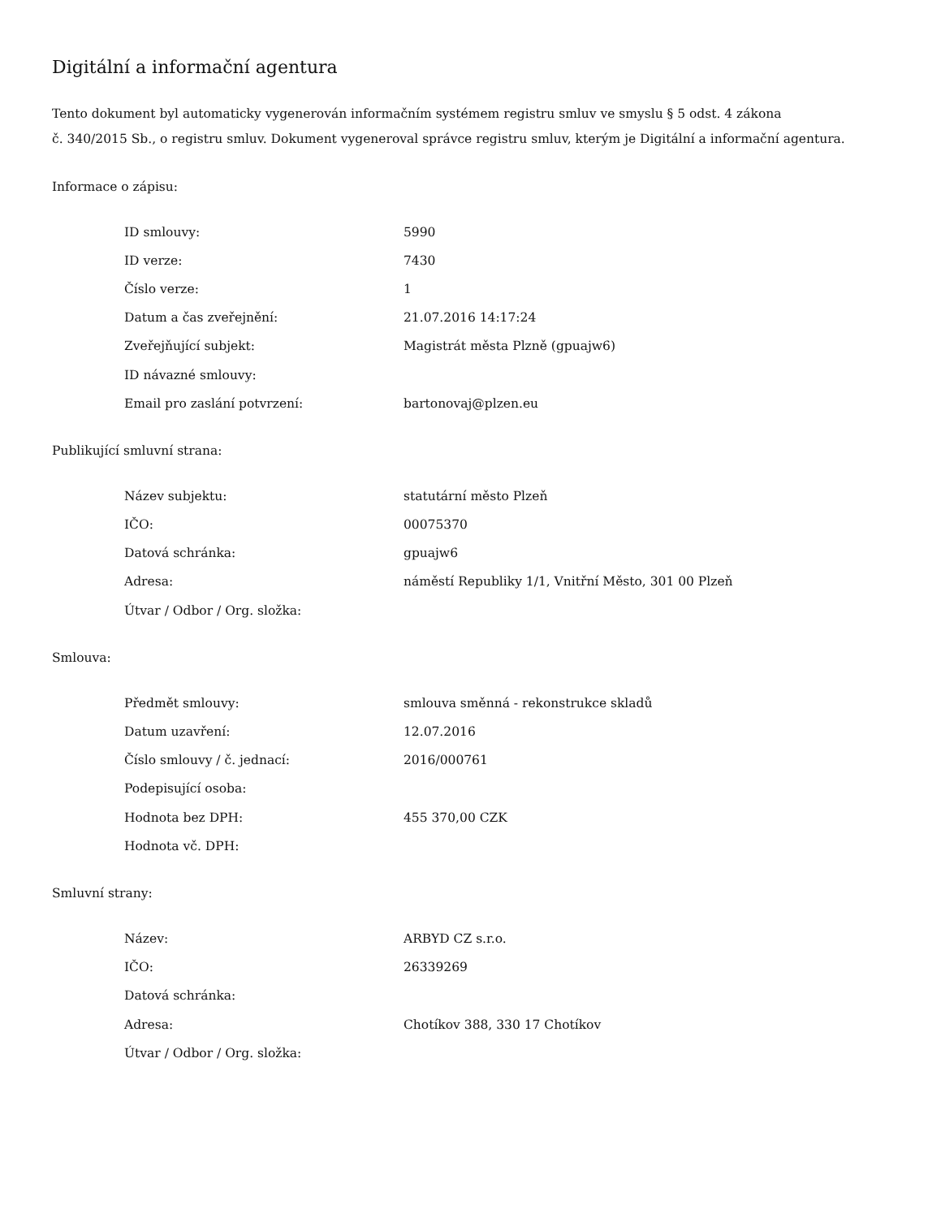Digitální a informační agentura
Tento dokument byl automaticky vygenerován informačním systémem registru smluv ve smyslu § 5 odst. 4 zákona
č. 340/2015 Sb., o registru smluv. Dokument vygeneroval správce registru smluv, kterým je Digitální a informační agentura.
Informace o zápisu:
| ID smlouvy: | 5990 |
| ID verze: | 7430 |
| Číslo verze: | 1 |
| Datum a čas zveřejnění: | 21.07.2016 14:17:24 |
| Zveřejňující subjekt: | Magistrát města Plzně (gpuajw6) |
| ID návazné smlouvy: | |
| Email pro zaslání potvrzení: | bartonovaj@plzen.eu |
Publikující smluvní strana:
| Název subjektu: | statutární město Plzeň |
| IČO: | 00075370 |
| Datová schránka: | gpuajw6 |
| Adresa: | náměstí Republiky 1/1, Vnitřní Město, 301 00 Plzeň |
| Útvar / Odbor / Org. složka: | |
Smlouva:
| Předmět smlouvy: | smlouva směnná - rekonstrukce skladů |
| Datum uzavření: | 12.07.2016 |
| Číslo smlouvy / č. jednací: | 2016/000761 |
| Podepisující osoba: | |
| Hodnota bez DPH: | 455 370,00 CZK |
| Hodnota vč. DPH: | |
Smluvní strany:
| Název: | ARBYD CZ s.r.o. |
| IČO: | 26339269 |
| Datová schránka: | |
| Adresa: | Chotíkov 388, 330 17 Chotíkov |
| Útvar / Odbor / Org. složka: | |